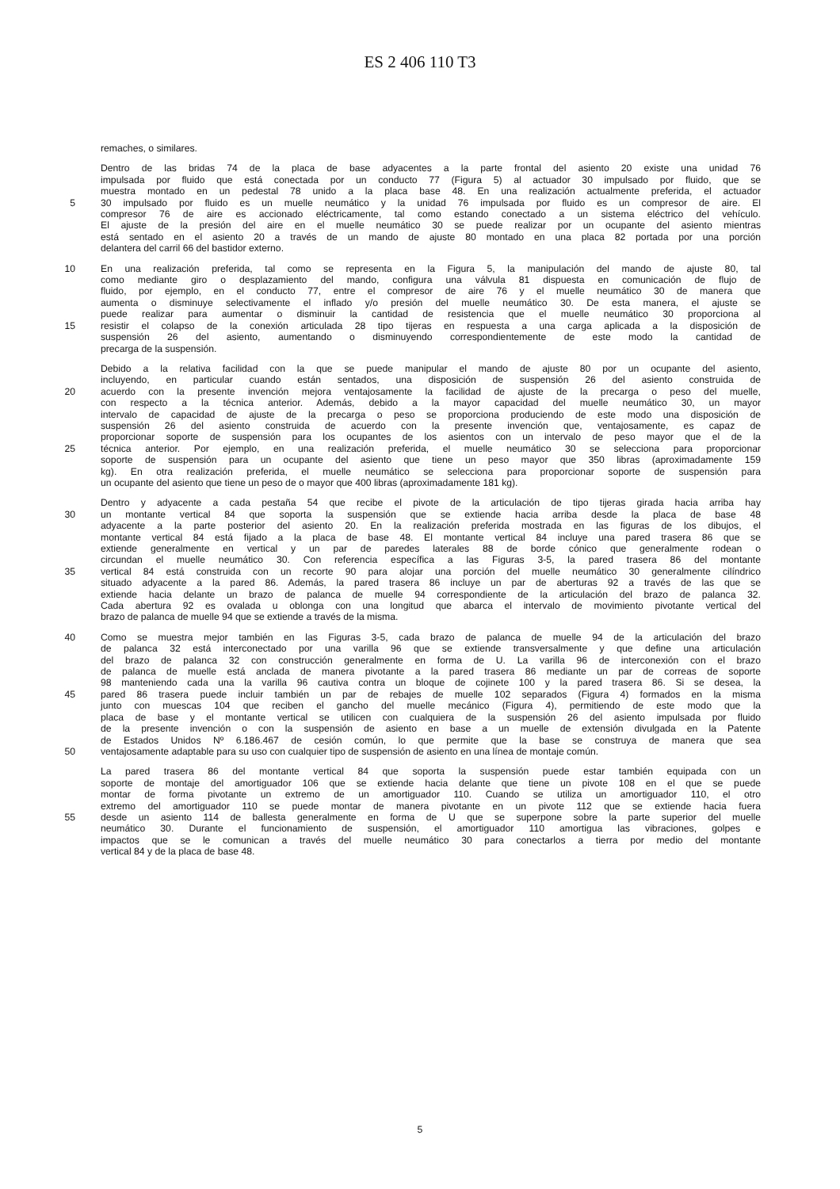ES 2 406 110 T3
remaches, o similares.
Dentro de las bridas 74 de la placa de base adyacentes a la parte frontal del asiento 20 existe una unidad 76
impulsada por fluido que está conectada por un conducto 77 (Figura 5) al actuador 30 impulsado por fluido, que se
muestra montado en un pedestal 78 unido a la placa base 48. En una realización actualmente preferida, el actuador
5 30 impulsado por fluido es un muelle neumático y la unidad 76 impulsada por fluido es un compresor de aire. El
compresor 76 de aire es accionado eléctricamente, tal como estando conectado a un sistema eléctrico del vehículo.
El ajuste de la presión del aire en el muelle neumático 30 se puede realizar por un ocupante del asiento mientras
está sentado en el asiento 20 a través de un mando de ajuste 80 montado en una placa 82 portada por una porción
delantera del carril 66 del bastidor externo.
10 En una realización preferida, tal como se representa en la Figura 5, la manipulación del mando de ajuste 80, tal
como mediante giro o desplazamiento del mando, configura una válvula 81 dispuesta en comunicación de flujo de
fluido, por ejemplo, en el conducto 77, entre el compresor de aire 76 y el muelle neumático 30 de manera que
aumenta o disminuye selectivamente el inflado y/o presión del muelle neumático 30. De esta manera, el ajuste se
puede realizar para aumentar o disminuir la cantidad de resistencia que el muelle neumático 30 proporciona al
15 resistir el colapso de la conexión articulada 28 tipo tijeras en respuesta a una carga aplicada a la disposición de
suspensión 26 del asiento, aumentando o disminuyendo correspondientemente de este modo la cantidad de
precarga de la suspensión.
Debido a la relativa facilidad con la que se puede manipular el mando de ajuste 80 por un ocupante del asiento,
incluyendo, en particular cuando están sentados, una disposición de suspensión 26 del asiento construida de
20 acuerdo con la presente invención mejora ventajosamente la facilidad de ajuste de la precarga o peso del muelle,
con respecto a la técnica anterior. Además, debido a la mayor capacidad del muelle neumático 30, un mayor
intervalo de capacidad de ajuste de la precarga o peso se proporciona produciendo de este modo una disposición de
suspensión 26 del asiento construida de acuerdo con la presente invención que, ventajosamente, es capaz de
proporcionar soporte de suspensión para los ocupantes de los asientos con un intervalo de peso mayor que el de la
25 técnica anterior. Por ejemplo, en una realización preferida, el muelle neumático 30 se selecciona para proporcionar
soporte de suspensión para un ocupante del asiento que tiene un peso mayor que 350 libras (aproximadamente 159
kg). En otra realización preferida, el muelle neumático se selecciona para proporcionar soporte de suspensión para
un ocupante del asiento que tiene un peso de o mayor que 400 libras (aproximadamente 181 kg).
Dentro y adyacente a cada pestaña 54 que recibe el pivote de la articulación de tipo tijeras girada hacia arriba hay
30 un montante vertical 84 que soporta la suspensión que se extiende hacia arriba desde la placa de base 48
adyacente a la parte posterior del asiento 20. En la realización preferida mostrada en las figuras de los dibujos, el
montante vertical 84 está fijado a la placa de base 48. El montante vertical 84 incluye una pared trasera 86 que se
extiende generalmente en vertical y un par de paredes laterales 88 de borde cónico que generalmente rodean o
circundan el muelle neumático 30. Con referencia específica a las Figuras 3-5, la pared trasera 86 del montante
35 vertical 84 está construida con un recorte 90 para alojar una porción del muelle neumático 30 generalmente cilíndrico
situado adyacente a la pared 86. Además, la pared trasera 86 incluye un par de aberturas 92 a través de las que se
extiende hacia delante un brazo de palanca de muelle 94 correspondiente de la articulación del brazo de palanca 32.
Cada abertura 92 es ovalada u oblonga con una longitud que abarca el intervalo de movimiento pivotante vertical del
brazo de palanca de muelle 94 que se extiende a través de la misma.
40 Como se muestra mejor también en las Figuras 3-5, cada brazo de palanca de muelle 94 de la articulación del brazo
de palanca 32 está interconectado por una varilla 96 que se extiende transversalmente y que define una articulación
del brazo de palanca 32 con construcción generalmente en forma de U. La varilla 96 de interconexión con el brazo
de palanca de muelle está anclada de manera pivotante a la pared trasera 86 mediante un par de correas de soporte
98 manteniendo cada una la varilla 96 cautiva contra un bloque de cojinete 100 y la pared trasera 86. Si se desea, la
45 pared 86 trasera puede incluir también un par de rebajes de muelle 102 separados (Figura 4) formados en la misma
junto con muescas 104 que reciben el gancho del muelle mecánico (Figura 4), permitiendo de este modo que la
placa de base y el montante vertical se utilicen con cualquiera de la suspensión 26 del asiento impulsada por fluido
de la presente invención o con la suspensión de asiento en base a un muelle de extensión divulgada en la Patente
de Estados Unidos Nº 6.186.467 de cesión común, lo que permite que la base se construya de manera que sea
50 ventajosamente adaptable para su uso con cualquier tipo de suspensión de asiento en una línea de montaje común.
La pared trasera 86 del montante vertical 84 que soporta la suspensión puede estar también equipada con un
soporte de montaje del amortiguador 106 que se extiende hacia delante que tiene un pivote 108 en el que se puede
montar de forma pivotante un extremo de un amortiguador 110. Cuando se utiliza un amortiguador 110, el otro
extremo del amortiguador 110 se puede montar de manera pivotante en un pivote 112 que se extiende hacia fuera
55 desde un asiento 114 de ballesta generalmente en forma de U que se superpone sobre la parte superior del muelle
neumático 30. Durante el funcionamiento de suspensión, el amortiguador 110 amortigua las vibraciones, golpes e
impactos que se le comunican a través del muelle neumático 30 para conectarlos a tierra por medio del montante
vertical 84 y de la placa de base 48.
5